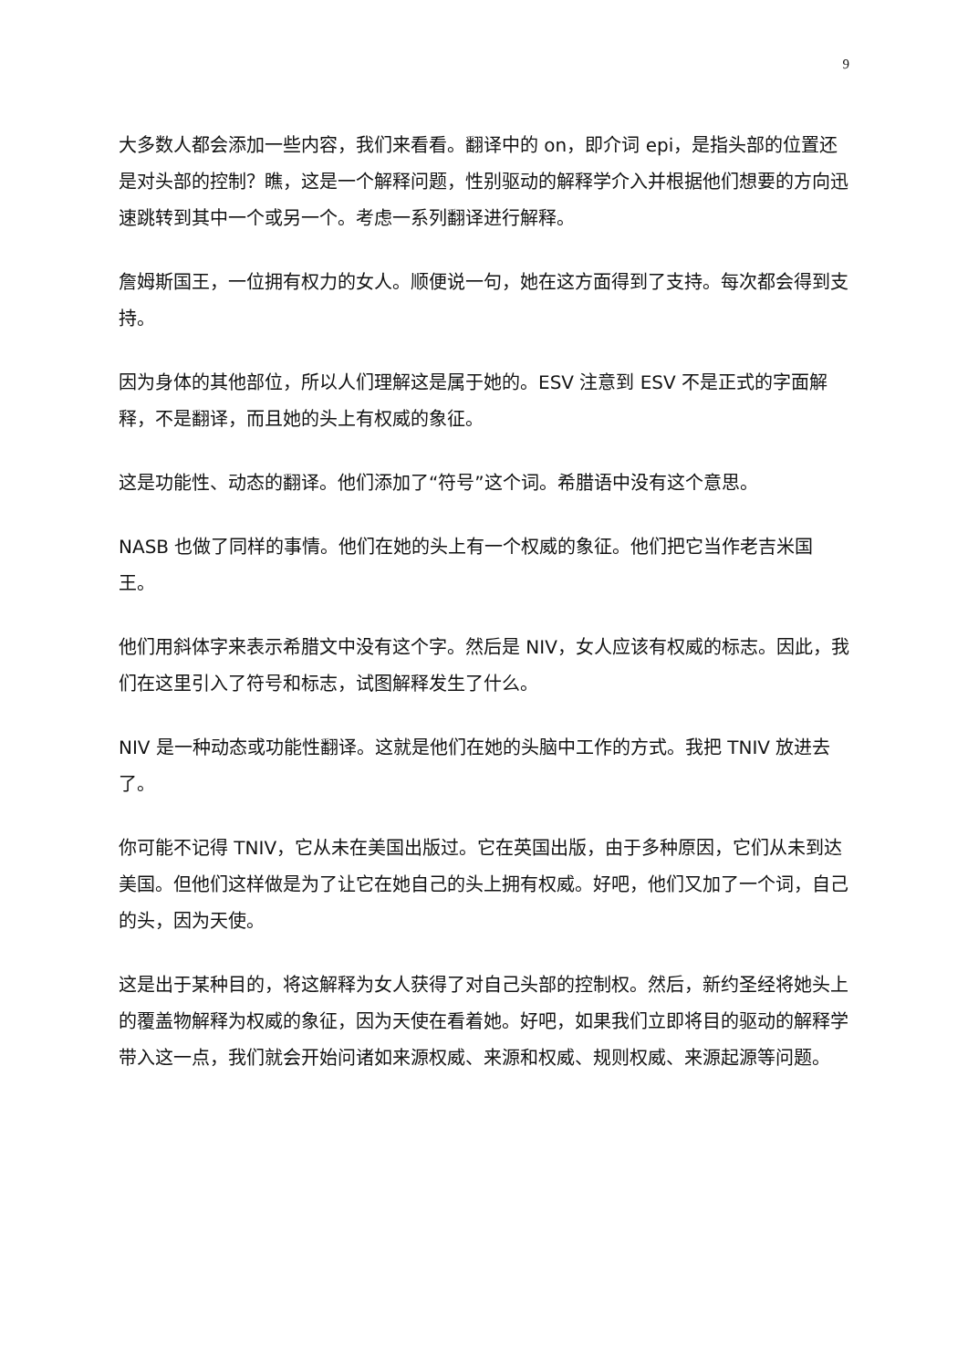9
大多数人都会添加一些内容，我们来看看。翻译中的 on，即介词 epi，是指头部的位置还是对头部的控制？瞧，这是一个解释问题，性别驱动的解释学介入并根据他们想要的方向迅速跳转到其中一个或另一个。考虑一系列翻译进行解释。
詹姆斯国王，一位拥有权力的女人。顺便说一句，她在这方面得到了支持。每次都会得到支持。
因为身体的其他部位，所以人们理解这是属于她的。ESV 注意到 ESV 不是正式的字面解释，不是翻译，而且她的头上有权威的象征。
这是功能性、动态的翻译。他们添加了“符号”这个词。希腊语中没有这个意思。
NASB 也做了同样的事情。他们在她的头上有一个权威的象征。他们把它当作老吉米国王。
他们用斜体字来表示希腊文中没有这个字。然后是 NIV，女人应该有权威的标志。因此，我们在这里引入了符号和标志，试图解释发生了什么。
NIV 是一种动态或功能性翻译。这就是他们在她的头脑中工作的方式。我把 TNIV 放进去了。
你可能不记得 TNIV，它从未在美国出版过。它在英国出版，由于多种原因，它们从未到达美国。但他们这样做是为了让它在她自己的头上拥有权威。好吧，他们又加了一个词，自己的头，因为天使。
这是出于某种目的，将这解释为女人获得了对自己头部的控制权。然后，新约圣经将她头上的覆盖物解释为权威的象征，因为天使在看着她。好吧，如果我们立即将目的驱动的解释学带入这一点，我们就会开始问诸如来源权威、来源和权威、规则权威、来源起源等问题。